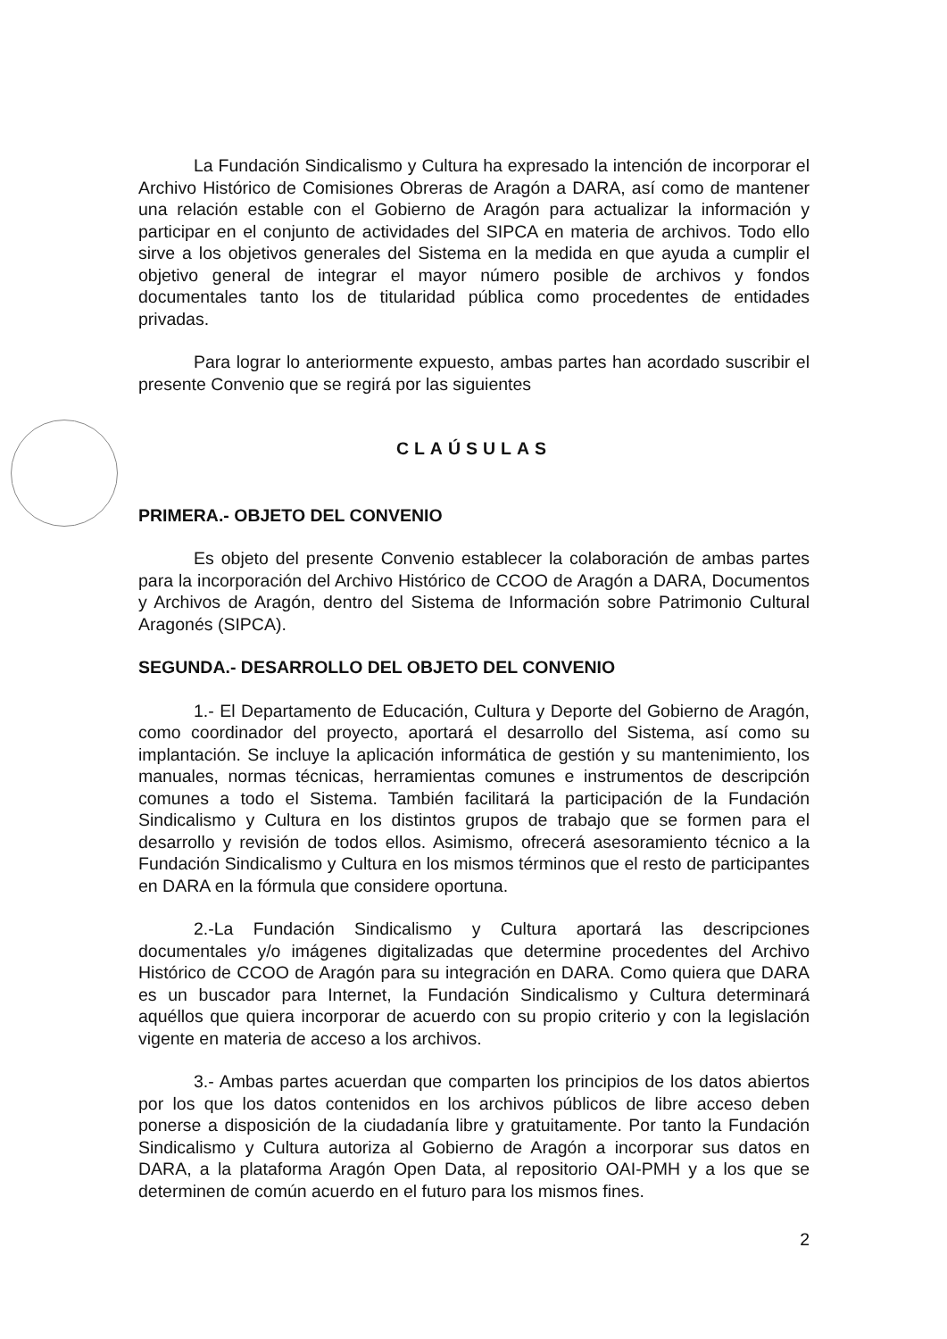La Fundación Sindicalismo y Cultura ha expresado la intención de incorporar el Archivo Histórico de Comisiones Obreras de Aragón a DARA, así como de mantener una relación estable con el Gobierno de Aragón para actualizar la información y participar en el conjunto de actividades del SIPCA en materia de archivos. Todo ello sirve a los objetivos generales del Sistema en la medida en que ayuda a cumplir el objetivo general de integrar el mayor número posible de archivos y fondos documentales tanto los de titularidad pública como procedentes de entidades privadas.
Para lograr lo anteriormente expuesto, ambas partes han acordado suscribir el presente Convenio que se regirá por las siguientes
CLAÚSULAS
PRIMERA.- OBJETO DEL CONVENIO
Es objeto del presente Convenio establecer la colaboración de ambas partes para la incorporación del Archivo Histórico de CCOO de Aragón a DARA, Documentos y Archivos de Aragón, dentro del Sistema de Información sobre Patrimonio Cultural Aragonés (SIPCA).
SEGUNDA.- DESARROLLO DEL OBJETO DEL CONVENIO
1.- El Departamento de Educación, Cultura y Deporte del Gobierno de Aragón, como coordinador del proyecto, aportará el desarrollo del Sistema, así como su implantación. Se incluye la aplicación informática de gestión y su mantenimiento, los manuales, normas técnicas, herramientas comunes e instrumentos de descripción comunes a todo el Sistema. También facilitará la participación de la Fundación Sindicalismo y Cultura en los distintos grupos de trabajo que se formen para el desarrollo y revisión de todos ellos. Asimismo, ofrecerá asesoramiento técnico a la Fundación Sindicalismo y Cultura en los mismos términos que el resto de participantes en DARA en la fórmula que considere oportuna.
2.-La Fundación Sindicalismo y Cultura aportará las descripciones documentales y/o imágenes digitalizadas que determine procedentes del Archivo Histórico de CCOO de Aragón para su integración en DARA. Como quiera que DARA es un buscador para Internet, la Fundación Sindicalismo y Cultura determinará aquéllos que quiera incorporar de acuerdo con su propio criterio y con la legislación vigente en materia de acceso a los archivos.
3.- Ambas partes acuerdan que comparten los principios de los datos abiertos por los que los datos contenidos en los archivos públicos de libre acceso deben ponerse a disposición de la ciudadanía libre y gratuitamente. Por tanto la Fundación Sindicalismo y Cultura autoriza al Gobierno de Aragón a incorporar sus datos en DARA, a la plataforma Aragón Open Data, al repositorio OAI-PMH y a los que se determinen de común acuerdo en el futuro para los mismos fines.
2